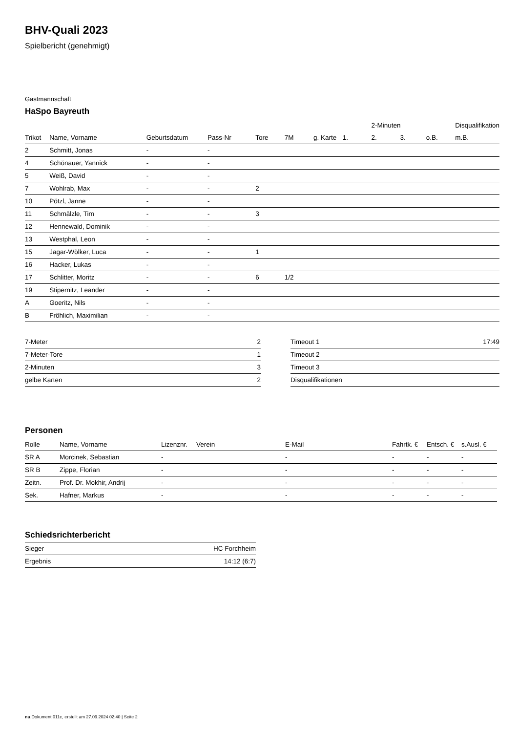BHV-Quali 2023
Spielbericht (genehmigt)
Gastmannschaft
HaSpo Bayreuth
| | | | | | | | | 2-Minuten | | | Disqualifikation |
| --- | --- | --- | --- | --- | --- | --- | --- | --- | --- | --- | --- |
| Trikot | Name, Vorname | Geburtsdatum | Pass-Nr | Tore | 7M | g. Karte | 1. | 2. | 3. | o.B. | m.B. |
| 2 | Schmitt, Jonas | - | - | | | | | | | | |
| 4 | Schönauer, Yannick | - | - | | | | | | | | |
| 5 | Weiß, David | - | - | | | | | | | | |
| 7 | Wohlrab, Max | - | - | 2 | | | | | | | |
| 10 | Pötzl, Janne | - | - | | | | | | | | |
| 11 | Schmälzle, Tim | - | - | 3 | | | | | | | |
| 12 | Hennewald, Dominik | - | - | | | | | | | | |
| 13 | Westphal, Leon | - | - | | | | | | | | |
| 15 | Jagar-Wölker, Luca | - | - | 1 | | | | | | | |
| 16 | Hacker, Lukas | - | - | | | | | | | | |
| 17 | Schlitter, Moritz | - | - | 6 | 1/2 | | | | | | |
| 19 | Stipernitz, Leander | - | - | | | | | | | | |
| A | Goeritz, Nils | - | - | | | | | | | | |
| B | Fröhlich, Maximilian | - | - | | | | | | | | |
| 7-Meter | 2 |
| 7-Meter-Tore | 1 |
| 2-Minuten | 3 |
| gelbe Karten | 2 |
| Timeout 1 | 17:49 |
| Timeout 2 | |
| Timeout 3 | |
| Disqualifikationen | |
Personen
| Rolle | Name, Vorname | Lizenznr. | Verein | E-Mail | Fahrtk. € | Entsch. € | s.Ausl. € |
| --- | --- | --- | --- | --- | --- | --- | --- |
| SR A | Morcinek, Sebastian | - | | - | - | - | - |
| SR B | Zippe, Florian | - | | - | - | - | - |
| Zeitn. | Prof. Dr. Mokhir, Andrij | - | | - | - | - | - |
| Sek. | Hafner, Markus | - | | - | - | - | - |
Schiedsrichterbericht
| Sieger | HC Forchheim |
| Ergebnis | 14:12 (6:7) |
nu.Dokument 011e, erstellt am 27.09.2024 02:40 | Seite 2